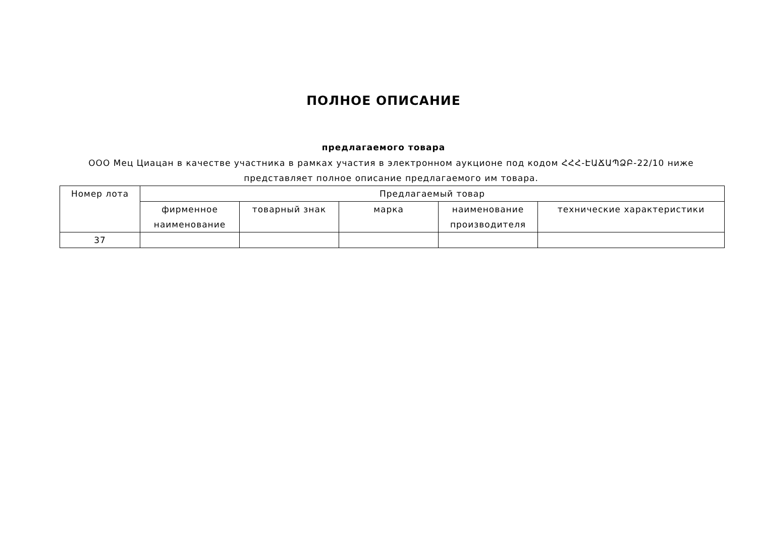ПОЛНОЕ ОПИСАНИЕ
предлагаемого товара
ООО Мец Циацан в качестве участника в рамках участия в электронном аукционе под кодом ՀՀՀ-ԷԱՃԱՊՁԲ-22/10 ниже представляет полное описание предлагаемого им товара.
| Номер лота | Предлагаемый товар | | | | |
| --- | --- | --- | --- | --- | --- |
| | фирменное наименование | товарный знак | марка | наименование производителя | технические характеристики |
| 37 | | | | | |